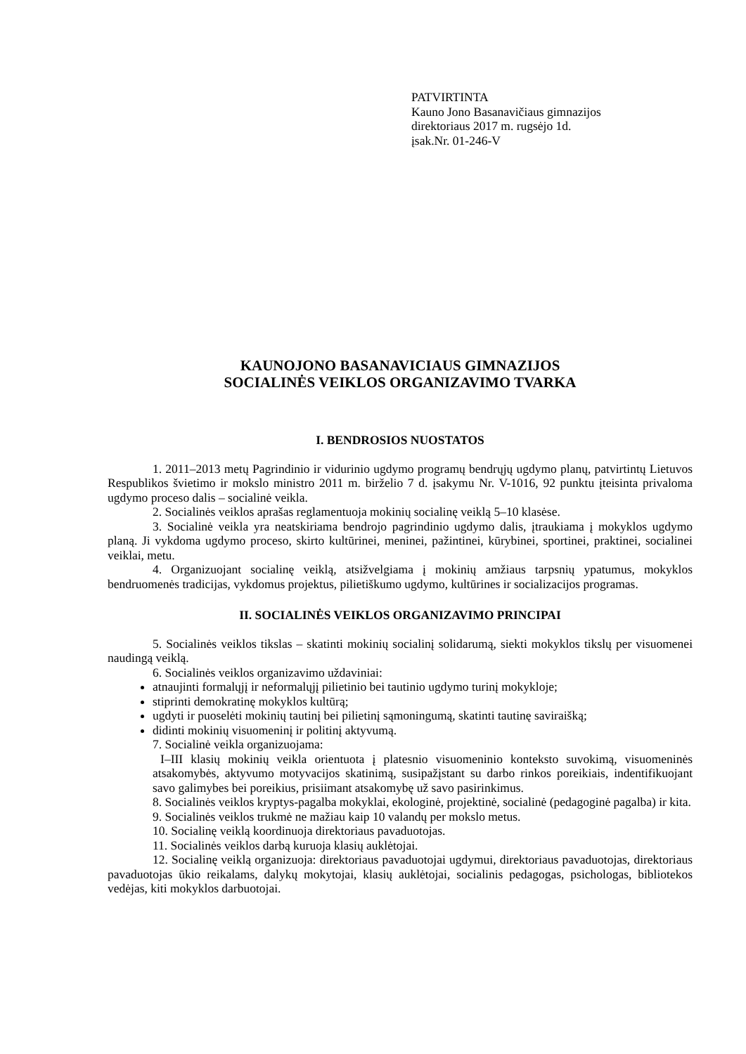PATVIRTINTA
Kauno Jono Basanavičiaus gimnazijos
direktoriaus 2017 m. rugsėjo 1d.
įsak.Nr. 01-246-V
KAUNOJONO BASANAVICIAUS GIMNAZIJOS
SOCIALINĖS VEIKLOS ORGANIZAVIMO TVARKA
I. BENDROSIOS NUOSTATOS
1. 2011–2013 metų Pagrindinio ir vidurinio ugdymo programų bendrųjų ugdymo planų, patvirtintų Lietuvos Respublikos švietimo ir mokslo ministro 2011 m. birželio 7 d. įsakymu Nr. V-1016, 92 punktu įteisinta privaloma ugdymo proceso dalis – socialinė veikla.
2. Socialinės veiklos aprašas reglamentuoja mokinių socialinę veiklą 5–10 klasėse.
3. Socialinė veikla yra neatskiriama bendrojo pagrindinio ugdymo dalis, įtraukiama į mokyklos ugdymo planą. Ji vykdoma ugdymo proceso, skirto kultūrinei, meninei, pažintinei, kūrybinei, sportinei, praktinei, socialinei veiklai, metu.
4. Organizuojant socialinę veiklą, atsižvelgiama į mokinių amžiaus tarpsnių ypatumus, mokyklos bendruomenės tradicijas, vykdomus projektus, pilietiškumo ugdymo, kultūrines ir socializacijos programas.
II. SOCIALINĖS VEIKLOS ORGANIZAVIMO PRINCIPAI
5. Socialinės veiklos tikslas – skatinti mokinių socialinį solidarumą, siekti mokyklos tikslų per visuomenei naudingą veiklą.
6. Socialinės veiklos organizavimo uždaviniai:
atnaujinti formalųjį ir neformalųjį pilietinio bei tautinio ugdymo turinį mokykloje;
stiprinti demokratinę mokyklos kultūrą;
ugdyti ir puoselėti mokinių tautinį bei pilietinį sąmoningumą, skatinti tautinę saviraišką;
didinti mokinių visuomeninį ir politinį aktyvumą.
7. Socialinė veikla organizuojama:
I–III klasių mokinių veikla orientuota į platesnio visuomeninio konteksto suvokimą, visuomeninės atsakomybės, aktyvumo motyvacijos skatinimą, susipažįstant su darbo rinkos poreikiais, indentifikuojant savo galimybes bei poreikius, prisiimant atsakomybę už savo pasirinkimus.
8. Socialinės veiklos kryptys-pagalba mokyklai, ekologinė, projektinė, socialinė (pedagoginė pagalba) ir kita.
9. Socialinės veiklos trukmė ne mažiau kaip 10 valandų per mokslo metus.
10. Socialinę veiklą koordinuoja direktoriaus pavaduotojas.
11. Socialinės veiklos darbą kuruoja klasių auklėtojai.
12. Socialinę veiklą organizuoja: direktoriaus pavaduotojai ugdymui, direktoriaus pavaduotojas, direktoriaus pavaduotojas ūkio reikalams, dalykų mokytojai, klasių auklėtojai, socialinis pedagogas, psichologas, bibliotekos vedėjas, kiti mokyklos darbuotojai.